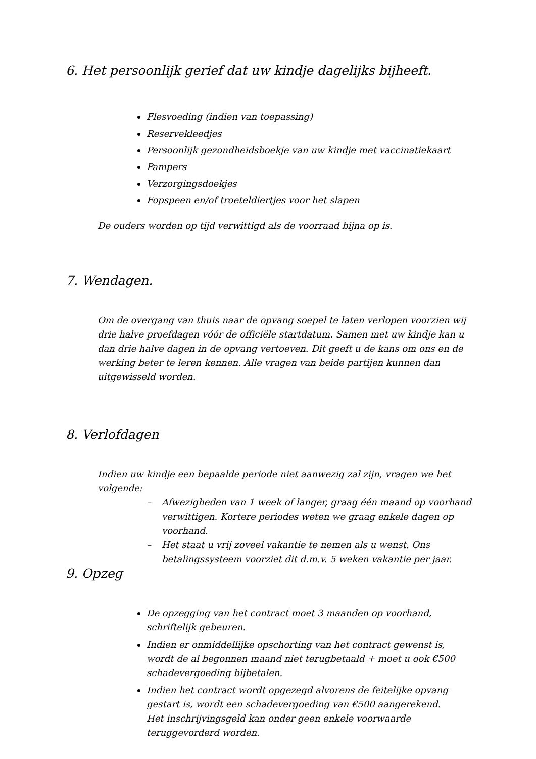6. Het persoonlijk gerief dat uw kindje dagelijks bijheeft.
Flesvoeding (indien van toepassing)
Reservekleedjes
Persoonlijk gezondheidsboekje van uw kindje met vaccinatiekaart
Pampers
Verzorgingsdoekjes
Fopspeen en/of troeteldiertjes voor het slapen
De ouders worden op tijd verwittigd als de voorraad bijna op is.
7. Wendagen.
Om de overgang van thuis naar de opvang soepel te laten verlopen voorzien wij drie halve proefdagen vóór de officiële startdatum. Samen met uw kindje kan u dan drie halve dagen in de opvang vertoeven. Dit geeft u de kans om ons en de werking beter te leren kennen. Alle vragen van beide partijen kunnen dan uitgewisseld worden.
8. Verlofdagen
Indien uw kindje een bepaalde periode niet aanwezig zal zijn, vragen we het volgende:
– Afwezigheden van 1 week of langer, graag één maand op voorhand verwittigen. Kortere periodes weten we graag enkele dagen op voorhand.
– Het staat u vrij zoveel vakantie te nemen als u wenst. Ons betalingssysteem voorziet dit d.m.v. 5 weken vakantie per jaar.
9. Opzeg
De opzegging van het contract moet 3 maanden op voorhand, schriftelijk gebeuren.
Indien er onmiddellijke opschorting van het contract gewenst is, wordt de al begonnen maand niet terugbetaald + moet u ook €500 schadevergoeding bijbetalen.
Indien het contract wordt opgezegd alvorens de feitelijke opvang gestart is, wordt een schadevergoeding van €500 aangerekend.
Het inschrijvingsgeld kan onder geen enkele voorwaarde teruggevorderd worden.